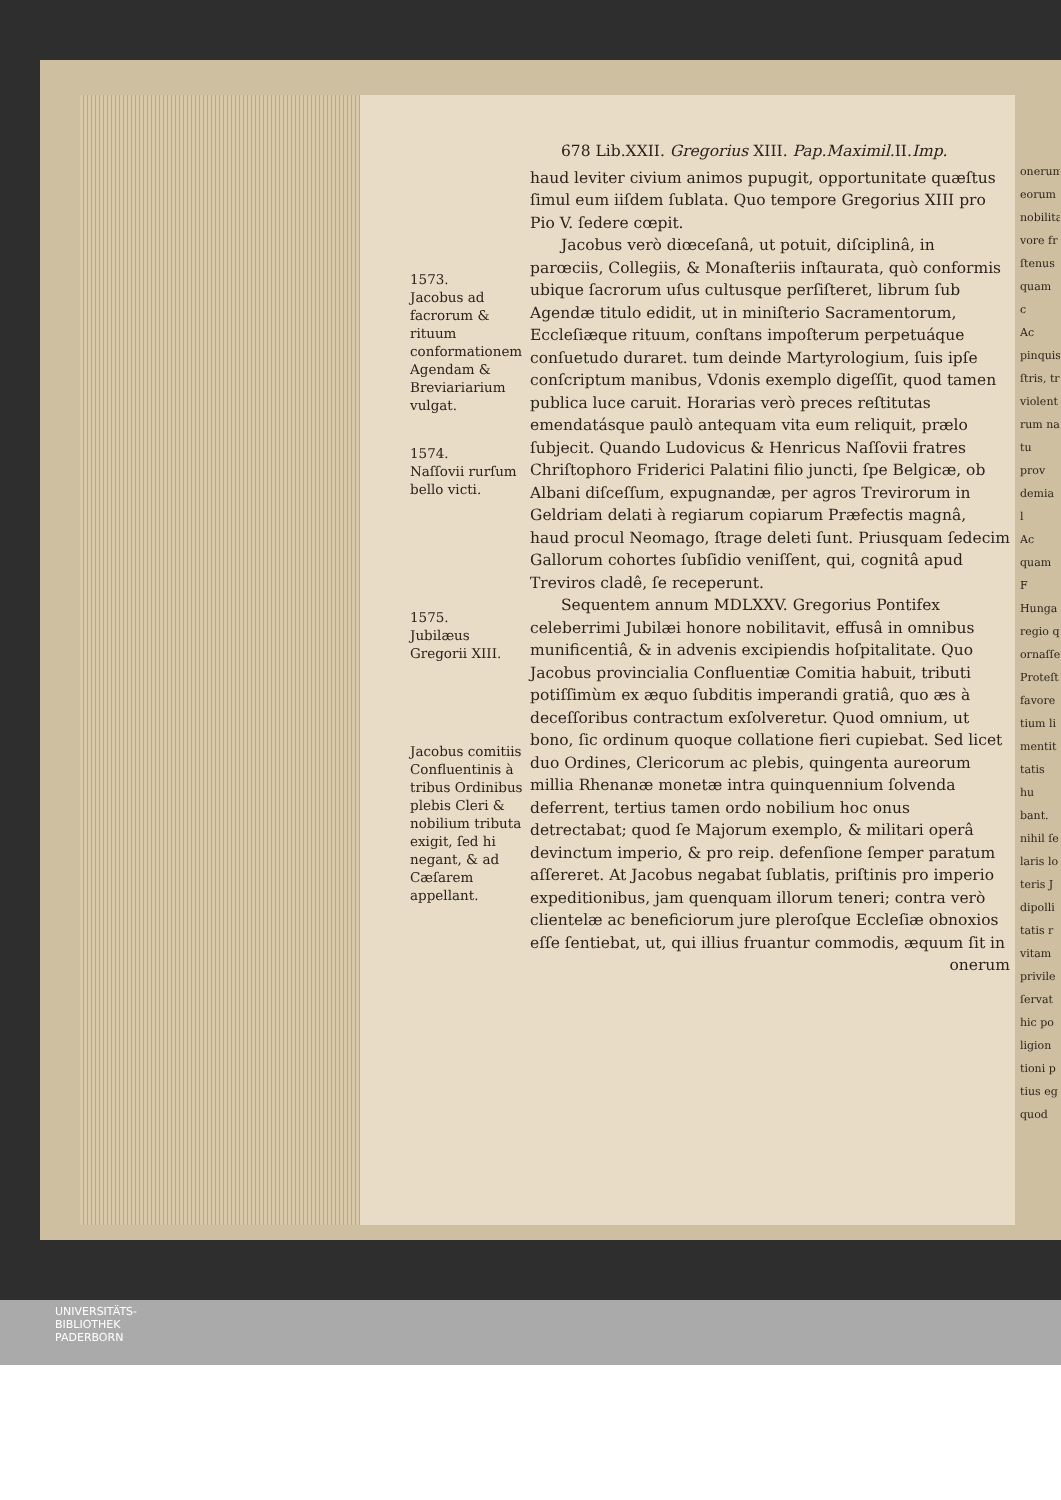1573.
Jacobus ad facrorum & rituum conformationem Agendam & Breviariarium vulgat.
1574.
Naſſovii rurſum bello victi.
1575.
Jubilæus Gregorii XIII.
Jacobus comitiis Confluentinis à tribus Ordinibus plebis Cleri & nobilium tributa exigit, ſed hi negant, & ad Cæſarem appellant.
678 Lib.XXII. Gregorius XIII. Pap.Maximil. II.Imp.
haud leviter civium animos pupugit, opportunitate quæſtus ſimul eum iiſdem ſublata. Quo tempore Gregorius XIII pro Pio V. ſedere cœpit.
Jacobus verò diœceſanâ, ut potuit, diſciplinâ, in parœciis, Collegiis, & Monaſteriis inſtaurata, quò conformis ubique ſacrorum uſus cultusque perſiſteret, librum ſub Agendæ titulo edidit, ut in miniſterio Sacramentorum, Eccleſiæque rituum, conſtans impoſterum perpetuáque conſuetudo duraret. tum deinde Martyrologium, ſuis ipſe conſcriptum manibus, Vdonis exemplo digeſſit, quod tamen publica luce caruit. Horarias verò preces reſtitutas emendatásque paulò antequam vita eum reliquit, prælo ſubjecit. Quando Ludovicus & Henricus Naſſovii fratres Chriſtophoro Friderici Palatini filio juncti, ſpe Belgicæ, ob Albani diſceſſum, expugnandæ, per agros Trevirorum in Geldriam delati à regiarum copiarum Præfectis magnâ, haud procul Neomago, ſtrage deleti ſunt. Priusquam ſedecim Gallorum cohortes ſubſidio veniſſent, qui, cognitâ apud Treviros cladê, ſe receperunt.
Sequentem annum MDLXXV. Gregorius Pontifex celeberrimi Jubilæi honore nobilitavit, effusâ in omnibus munificentiâ, & in advenis excipiendis hoſpitalitate. Quo Jacobus provincialia Confluentiæ Comitia habuit, tributi potiſſimùm ex æquo ſubditis imperandi gratiâ, quo æs à deceſſoribus contractum exſolveretur. Quod omnium, ut bono, ſic ordinum quoque collatione fieri cupiebat. Sed licet duo Ordines, Clericorum ac plebis, quingenta aureorum millia Rhenanæ monetæ intra quinquennium ſolvenda deferrent, tertius tamen ordo nobilium hoc onus detrectabat; quod ſe Majorum exemplo, & militari operâ devinctum imperio, & pro reip. defenſione ſemper paratum aſſereret. At Jacobus negabat ſublatis, priſtinis pro imperio expeditionibus, jam quenquam illorum teneri; contra verò clientelæ ac beneficiorum jure pleroſque Eccleſiæ obnoxios eſſe ſentiebat, ut, qui illius fruantur commodis, æquum ſit in
onerum
onerum
eorum
nobilita
vore fr
ſtenus
quam c
Ac
pinquis
ſtris, tr
violent
rum na
tu prov
demia l
Ac
quam F
Hunga
regio q
ornaſſe
Proteſt
favore
tium li
mentit
tatis hu
bant.
nihil ſe
laris lo
teris J
dipolli
tatis r
vitam
privile
ſervat
hic po
ligion
tioni p
tius eg
quod
UNIVERSITÄTS-
BIBLIOTHEK
PADERBORN